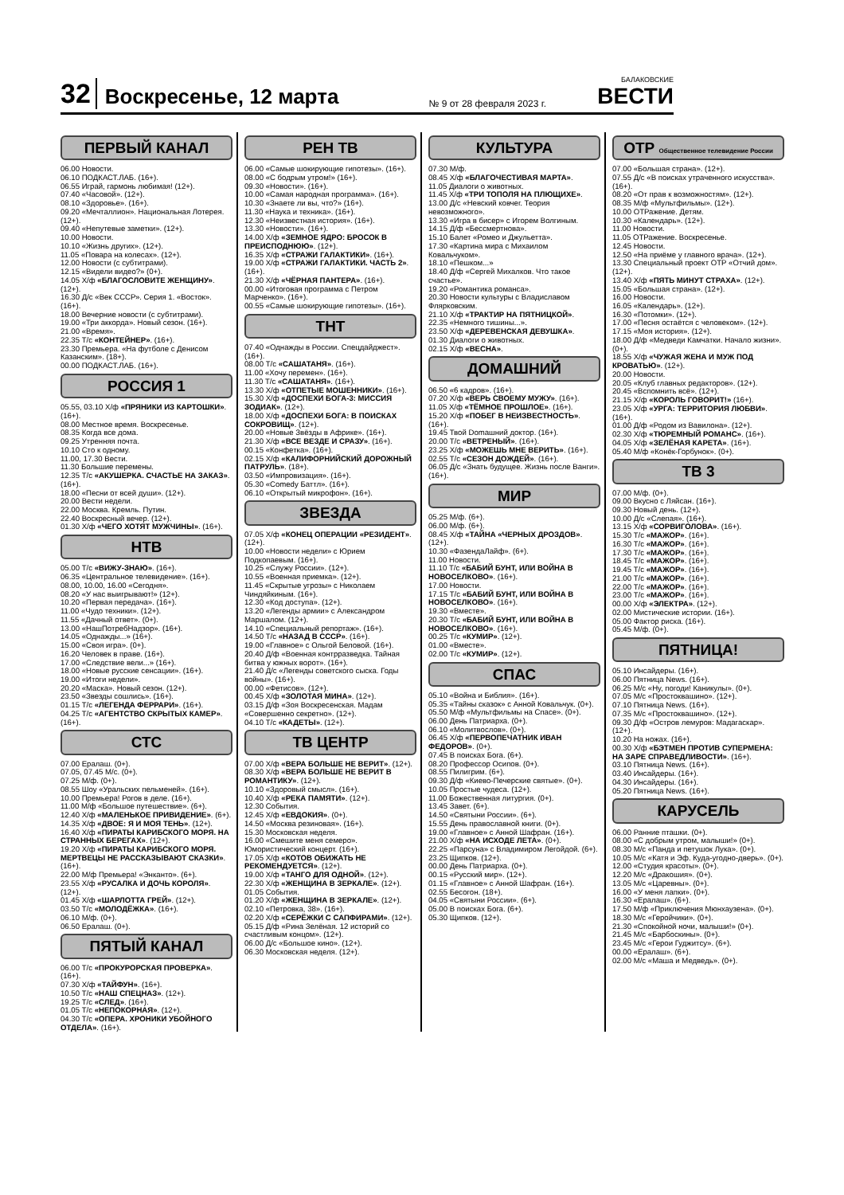32 Воскресенье, 12 марта № 9 от 28 февраля 2023 г. БАЛАКОВСКИЕ
ВЕСТИ
ПЕРВЫЙ КАНАЛ
06.00 Новости.
06.10 ПОДКАСТ.ЛАБ. (16+).
06.55 Играй, гармонь любимая! (12+).
07.40 «Часовой». (12+).
08.10 «Здоровье». (16+).
09.20 «Мечталлион». Национальная Лотерея. (12+).
09.40 «Непутевые заметки». (12+).
10.00 Новости.
10.10 «Жизнь других». (12+).
11.05 «Повара на колесах». (12+).
12.00 Новости (с субтитрами).
12.15 «Видели видео?» (0+).
14.05 Х/ф «БЛАГОСЛОВИТЕ ЖЕНЩИНУ». (12+).
16.30 Д/с «Век СССР». Серия 1. «Восток». (16+).
18.00 Вечерние новости (с субтитрами).
19.00 «Три аккорда». Новый сезон. (16+).
21.00 «Время».
22.35 Т/с «КОНТЕЙНЕР». (16+).
23.30 Премьера. «На футболе с Денисом Казанским». (18+).
00.00 ПОДКАСТ.ЛАБ. (16+).
РОССИЯ 1
05.55, 03.10 Х/ф «ПРЯНИКИ ИЗ КАРТОШКИ». (16+).
08.00 Местное время. Воскресенье.
08.35 Когда все дома.
09.25 Утренняя почта.
10.10 Сто к одному.
11.00, 17.30 Вести.
11.30 Большие перемены.
12.35 Т/с «АКУШЕРКА. СЧАСТЬЕ НА ЗАКАЗ». (16+).
18.00 «Песни от всей души». (12+).
20.00 Вести недели.
22.00 Москва. Кремль. Путин.
22.40 Воскресный вечер. (12+).
01.30 Х/ф «ЧЕГО ХОТЯТ МУЖЧИНЫ». (16+).
НТВ
05.00 Т/с «ВИЖУ-ЗНАЮ». (16+).
06.35 «Центральное телевидение». (16+).
08.00, 10.00, 16.00 «Сегодня».
08.20 «У нас выигрывают!» (12+).
10.20 «Первая передача». (16+).
11.00 «Чудо техники». (12+).
11.55 «Дачный ответ». (0+).
13.00 «НашПотребНадзор». (16+).
14.05 «Однажды...» (16+).
15.00 «Своя игра». (0+).
16.20 Человек в праве. (16+).
17.00 «Следствие вели...» (16+).
18.00 «Новые русские сенсации». (16+).
19.00 «Итоги недели».
20.20 «Маска». Новый сезон. (12+).
23.50 «Звезды сошлись». (16+).
01.15 Т/с «ЛЕГЕНДА ФЕРРАРИ». (16+).
04.25 Т/с «АГЕНТСТВО СКРЫТЫХ КАМЕР». (16+).
СТС
07.00 Ералаш. (0+).
07.05, 07.45 М/с. (0+).
07.25 М/ф. (0+).
08.55 Шоу «Уральских пельменей». (16+).
10.00 Премьера! Рогов в деле. (16+).
11.00 М/ф «Большое путешествие». (6+).
12.40 Х/ф «МАЛЕНЬКОЕ ПРИВИДЕНИЕ». (6+).
14.35 Х/ф «ДВОЕ: Я И МОЯ ТЕНЬ». (12+).
16.40 Х/ф «ПИРАТЫ КАРИБСКОГО МОРЯ. НА СТРАННЫХ БЕРЕГАХ». (12+).
19.20 Х/ф «ПИРАТЫ КАРИБСКОГО МОРЯ. МЕРТВЕЦЫ НЕ РАССКАЗЫВАЮТ СКАЗКИ». (16+).
22.00 М/ф Премьера! «Энканто». (6+).
23.55 Х/ф «РУСАЛКА И ДОЧЬ КОРОЛЯ». (12+).
01.45 Х/ф «ШАРЛОТТА ГРЕЙ». (12+).
03.50 Т/с «МОЛОДЁЖКА». (16+).
06.10 М/ф. (0+).
06.50 Ералаш. (0+).
ПЯТЫЙ КАНАЛ
06.00 Т/с «ПРОКУРОРСКАЯ ПРОВЕРКА». (16+).
07.30 Х/ф «ТАЙФУН». (16+).
10.50 Т/с «НАШ СПЕЦНАЗ». (12+).
19.25 Т/с «СЛЕД». (16+).
01.05 Т/с «НЕПОКОРНАЯ». (12+).
04.30 Т/с «ОПЕРА. ХРОНИКИ УБОЙНОГО ОТДЕЛА». (16+).
РЕН ТВ
06.00 «Самые шокирующие гипотезы». (16+).
08.00 «С бодрым утром!» (16+).
09.30 «Новости». (16+).
10.00 «Самая народная программа». (16+).
10.30 «Знаете ли вы, что?» (16+).
11.30 «Наука и техника». (16+).
12.30 «Неизвестная история». (16+).
13.30 «Новости». (16+).
14.00 Х/ф «ЗЕМНОЕ ЯДРО: БРОСОК В ПРЕИСПОДНЮЮ». (12+).
16.35 Х/ф «СТРАЖИ ГАЛАКТИКИ». (16+).
19.00 Х/ф «СТРАЖИ ГАЛАКТИКИ. ЧАСТЬ 2». (16+).
21.30 Х/ф «ЧЁРНАЯ ПАНТЕРА». (16+).
00.00 «Итоговая программа с Петром Марченко». (16+).
00.55 «Самые шокирующие гипотезы». (16+).
ТНТ
07.40 «Однажды в России. Спецдайджест». (16+).
08.00 Т/с «САШАТАНЯ». (16+).
11.00 «Хочу перемен». (16+).
11.30 Т/с «САШАТАНЯ». (16+).
13.30 Х/ф «ОТПЕТЫЕ МОШЕННИКИ». (16+).
15.30 Х/ф «ДОСПЕХИ БОГА-3: МИССИЯ ЗОДИАК». (12+).
18.00 Х/ф «ДОСПЕХИ БОГА: В ПОИСКАХ СОКРОВИЩ». (12+).
20.00 «Новые Звёзды в Африке». (16+).
21.30 Х/ф «ВСЕ ВЕЗДЕ И СРАЗУ». (16+).
00.15 «Конфетка». (16+).
02.15 Х/ф «КАЛИФОРНИЙСКИЙ ДОРОЖНЫЙ ПАТРУЛЬ». (18+).
03.50 «Импровизация». (16+).
05.30 «Comedy Баттл». (16+).
06.10 «Открытый микрофон». (16+).
ЗВЕЗДА
07.05 Х/ф «КОНЕЦ ОПЕРАЦИИ «РЕЗИДЕНТ». (12+).
10.00 «Новости недели» с Юрием Подкопаевым. (16+).
10.25 «Служу России». (12+).
10.55 «Военная приемка». (12+).
11.45 «Скрытые угрозы» с Николаем Чиндяйкиным. (16+).
12.30 «Код доступа». (12+).
13.20 «Легенды армии» с Александром Маршалом. (12+).
14.10 «Специальный репортаж». (16+).
14.50 Т/с «НАЗАД В СССР». (16+).
19.00 «Главное» с Ольгой Беловой. (16+).
20.40 Д/ф «Военная контрразведка. Тайная битва у южных ворот». (16+).
21.40 Д/с «Легенды советского сыска. Годы войны». (16+).
00.00 «Фетисов». (12+).
00.45 Х/ф «ЗОЛОТАЯ МИНА». (12+).
03.15 Д/ф «Зоя Воскресенская. Мадам «Совершенно секретно». (12+).
04.10 Т/с «КАДЕТЫ». (12+).
ТВ ЦЕНТР
07.00 Х/ф «ВЕРА БОЛЬШЕ НЕ ВЕРИТ». (12+).
08.30 Х/ф «ВЕРА БОЛЬШЕ НЕ ВЕРИТ В РОМАНТИКУ». (12+).
10.10 «Здоровый смысл». (16+).
10.40 Х/ф «РЕКА ПАМЯТИ». (12+).
12.30 События.
12.45 Х/ф «ЕВДОКИЯ». (0+).
14.50 «Москва резиновая». (16+).
15.30 Московская неделя.
16.00 «Смешите меня семеро». Юмористический концерт. (16+).
17.05 Х/ф «КОТОВ ОБИЖАТЬ НЕ РЕКОМЕНДУЕТСЯ». (12+).
19.00 Х/ф «ТАНГО ДЛЯ ОДНОЙ». (12+).
22.30 Х/ф «ЖЕНЩИНА В ЗЕРКАЛЕ». (12+).
01.05 События.
01.20 Х/ф «ЖЕНЩИНА В ЗЕРКАЛЕ». (12+).
02.10 «Петровка, 38». (16+).
02.20 Х/ф «СЕРЁЖКИ С САПФИРАМИ». (12+).
05.15 Д/ф «Рина Зелёная. 12 историй со счастливым концом». (12+).
06.00 Д/с «Большое кино». (12+).
06.30 Московская неделя. (12+).
КУЛЬТУРА
07.30 М/ф.
08.45 Х/ф «БЛАГОЧЕСТИВАЯ МАРТА».
11.05 Диалоги о животных.
11.45 Х/ф «ТРИ ТОПОЛЯ НА ПЛЮЩИХЕ».
13.00 Д/с «Невский ковчег. Теория невозможного».
13.30 «Игра в бисер» с Игорем Волгиным.
14.15 Д/ф «Бессмертнова».
15.10 Балет «Ромео и Джульетта».
17.30 «Картина мира с Михаилом Ковальчуком».
18.10 «Пешком...»
18.40 Д/ф «Сергей Михалков. Что такое счастье».
19.20 «Романтика романса».
20.30 Новости культуры с Владиславом Флярковским.
21.10 Х/ф «ТРАКТИР НА ПЯТНИЦКОЙ».
22.35 «Немного тишины...».
23.50 Х/ф «ДЕРЕВЕНСКАЯ ДЕВУШКА».
01.30 Диалоги о животных.
02.15 Х/ф «ВЕСНА».
ДОМАШНИЙ
06.50 «6 кадров». (16+).
07.20 Х/ф «ВЕРЬ СВОЕМУ МУЖУ». (16+).
11.05 Х/ф «ТЁМНОЕ ПРОШЛОЕ». (16+).
15.20 Х/ф «ПОБЕГ В НЕИЗВЕСТНОСТЬ». (16+).
19.45 Твой Domашний доктор. (16+).
20.00 Т/с «ВЕТРЕНЫЙ». (16+).
23.25 Х/ф «МОЖЕШЬ МНЕ ВЕРИТЬ». (16+).
02.55 Т/с «СЕЗОН ДОЖДЕЙ». (16+).
06.05 Д/с «Знать будущее. Жизнь после Ванги». (16+).
МИР
05.25 М/ф. (6+).
06.00 М/ф. (6+).
08.45 Х/ф «ТАЙНА «ЧЕРНЫХ ДРОЗДОВ». (12+).
10.30 «ФазендаЛайф». (6+).
11.00 Новости.
11.10 Т/с «БАБИЙ БУНТ, ИЛИ ВОЙНА В НОВОСЕЛКОВО». (16+).
17.00 Новости.
17.15 Т/с «БАБИЙ БУНТ, ИЛИ ВОЙНА В НОВОСЕЛКОВО». (16+).
19.30 «Вместе».
20.30 Т/с «БАБИЙ БУНТ, ИЛИ ВОЙНА В НОВОСЕЛКОВО». (16+).
00.25 Т/с «КУМИР». (12+).
01.00 «Вместе».
02.00 Т/с «КУМИР». (12+).
СПАС
05.10 «Война и Библия». (16+).
05.35 «Тайны сказок» с Анной Ковальчук. (0+).
05.50 М/ф «Мультфильмы на Спасе». (0+).
06.00 День Патриарха. (0+).
06.10 «Молитвослов». (0+).
06.45 Х/ф «ПЕРВОПЕЧАТНИК ИВАН ФЕДОРОВ». (0+).
07.45 В поисках Бога. (6+).
08.20 Профессор Осипов. (0+).
08.55 Пилигрим. (6+).
09.30 Д/ф «Киево-Печерские святые». (0+).
10.05 Простые чудеса. (12+).
11.00 Божественная литургия. (0+).
13.45 Завет. (6+).
14.50 «Святыни России». (6+).
15.55 День православной книги. (0+).
19.00 «Главное» с Анной Шафран. (16+).
21.00 Х/ф «НА ИСХОДЕ ЛЕТА». (0+).
22.25 «Парсуна» с Владимиром Легойдой. (6+).
23.25 Щипков. (12+).
00.00 День Патриарха. (0+).
00.15 «Русский мир». (12+).
01.15 «Главное» с Анной Шафран. (16+).
02.55 Бесогон. (18+).
04.05 «Святыни России». (6+).
05.00 В поисках Бога. (6+).
05.30 Щипков. (12+).
ОТР Общественное телевидение России
07.00 «Большая страна». (12+).
07.55 Д/с «В поисках утраченного искусства». (16+).
08.20 «От прав к возможностям». (12+).
08.35 М/ф «Мультфильмы». (12+).
10.00 ОТРажение. Детям.
10.30 «Календарь». (12+).
11.00 Новости.
11.05 ОТРажение. Воскресенье.
12.45 Новости.
12.50 «На приёме у главного врача». (12+).
13.30 Специальный проект ОТР «Отчий дом». (12+).
13.40 Х/ф «ПЯТЬ МИНУТ СТРАХА». (12+).
15.05 «Большая страна». (12+).
16.00 Новости.
16.05 «Календарь». (12+).
16.30 «Потомки». (12+).
17.00 «Песня остаётся с человеком». (12+).
17.15 «Моя история». (12+).
18.00 Д/ф «Медведи Камчатки. Начало жизни». (0+).
18.55 Х/ф «ЧУЖАЯ ЖЕНА И МУЖ ПОД КРОВАТЬЮ». (12+).
20.00 Новости.
20.05 «Клуб главных редакторов». (12+).
20.45 «Вспомнить всё». (12+).
21.15 Х/ф «КОРОЛЬ ГОВОРИТ!» (16+).
23.05 Х/ф «УРГА: ТЕРРИТОРИЯ ЛЮБВИ». (16+).
01.00 Д/ф «Родом из Вавилона». (12+).
02.30 Х/ф «ТЮРЕМНЫЙ РОМАНС». (16+).
04.05 Х/ф «ЗЕЛЁНАЯ КАРЕТА». (16+).
05.40 М/ф «Конёк-Горбунок». (0+).
ТВ 3
07.00 М/ф. (0+).
09.00 Вкусно с Ляйсан. (16+).
09.30 Новый день. (12+).
10.00 Д/с «Слепая». (16+).
13.15 Х/ф «СОРВИГОЛОВА». (16+).
15.30 Т/с «МАЖОР». (16+).
16.30 Т/с «МАЖОР». (16+).
17.30 Т/с «МАЖОР». (16+).
18.45 Т/с «МАЖОР». (16+).
19.45 Т/с «МАЖОР». (16+).
21.00 Т/с «МАЖОР». (16+).
22.00 Т/с «МАЖОР». (16+).
23.00 Т/с «МАЖОР». (16+).
00.00 Х/ф «ЭЛЕКТРА». (12+).
02.00 Мистические истории. (16+).
05.00 Фактор риска. (16+).
05.45 М/ф. (0+).
ПЯТНИЦА!
05.10 Инсайдеры. (16+).
06.00 Пятница News. (16+).
06.25 М/с «Ну, погоди! Каникулы». (0+).
07.05 М/с «Простоквашино». (12+).
07.10 Пятница News. (16+).
07.35 М/с «Простоквашино». (12+).
09.30 Д/ф «Остров лемуров: Мадагаскар». (12+).
10.20 На ножах. (16+).
00.30 Х/ф «БЭТМЕН ПРОТИВ СУПЕРМЕНА: НА ЗАРЕ СПРАВЕДЛИВОСТИ». (16+).
03.10 Пятница News. (16+).
03.40 Инсайдеры. (16+).
04.30 Инсайдеры. (16+).
05.20 Пятница News. (16+).
КАРУСЕЛЬ
06.00 Ранние пташки. (0+).
08.00 «С добрым утром, малыши!» (0+).
08.30 М/с «Панда и петушок Лука». (0+).
10.05 М/с «Катя и Эф. Куда-угодно-дверь». (0+).
12.00 «Студия красоты». (0+).
12.20 М/с «Дракошия». (0+).
13.05 М/с «Царевны». (0+).
16.00 «У меня лапки». (0+).
16.30 «Ералаш». (6+).
17.50 М/ф «Приключения Мюнхаузена». (0+).
18.30 М/с «Геройчики». (0+).
21.30 «Спокойной ночи, малыши!» (0+).
21.45 М/с «Барбоскины». (0+).
23.45 М/с «Герои Гуджитсу». (6+).
00.00 «Ералаш». (6+).
02.00 М/с «Маша и Медведь». (0+).